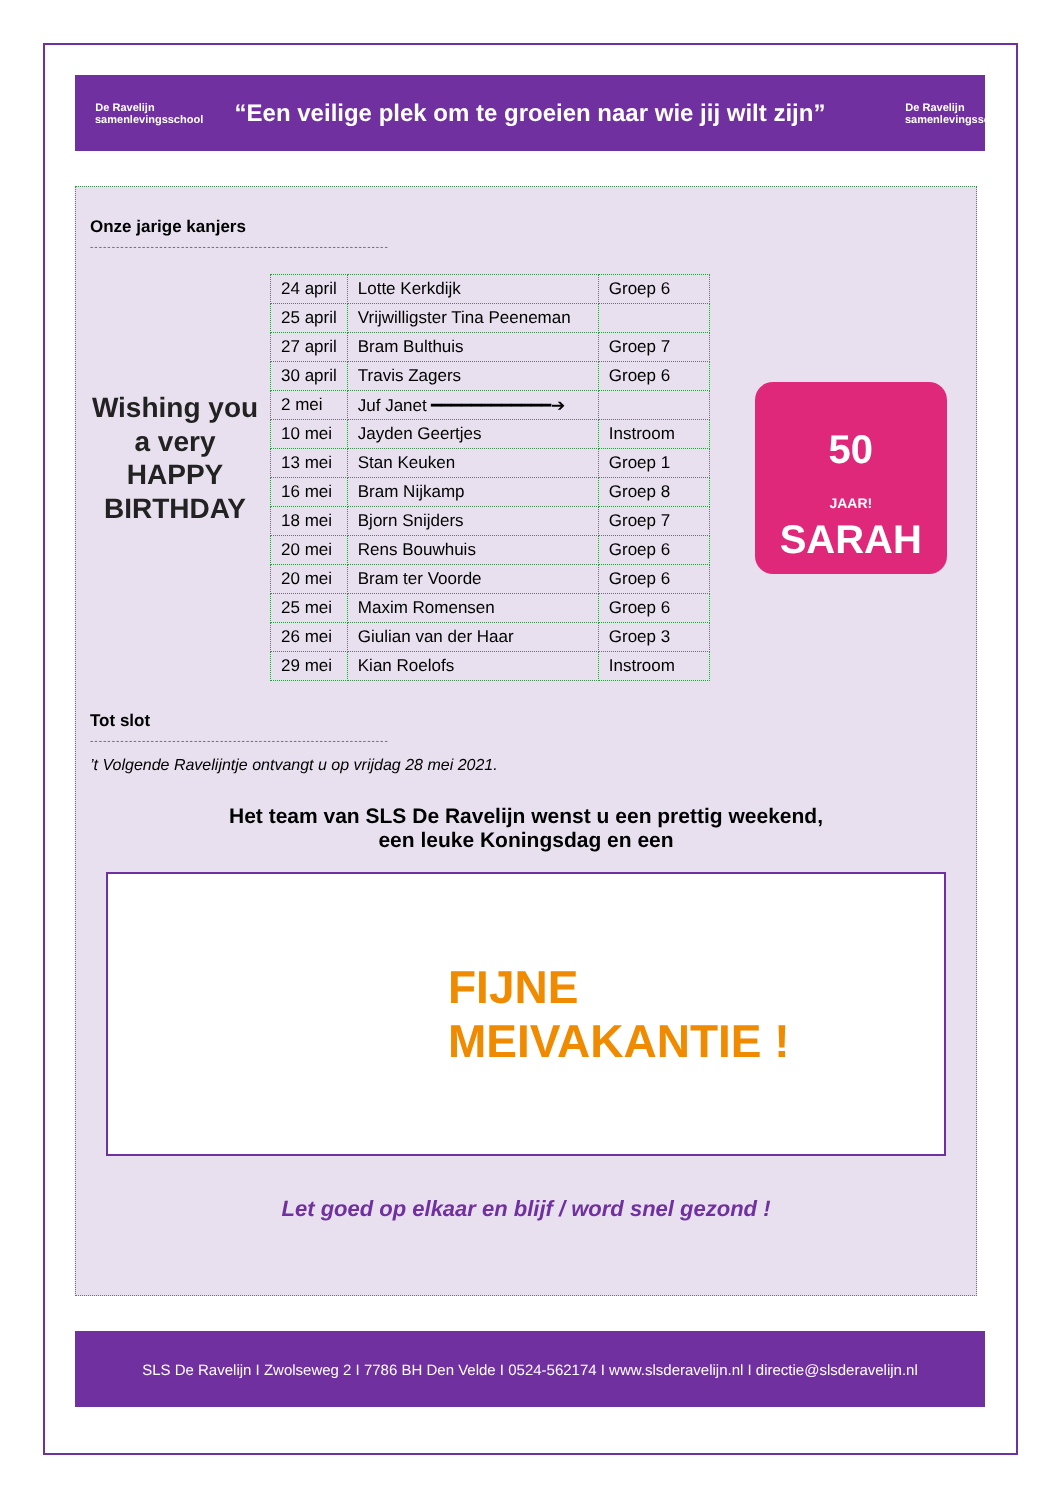De Ravelijn
samenlevingsschool
“Een veilige plek om te groeien naar wie jij wilt zijn”
De Ravelijn
samenlevingsschool
Onze jarige kanjers
---------------------------------------------------------------------
Wishing you a very HAPPY BIRTHDAY
| 24 april | Lotte Kerkdijk | Groep 6 |
| 25 april | Vrijwilligster Tina Peeneman | |
| 27 april | Bram Bulthuis | Groep 7 |
| 30 april | Travis Zagers | Groep 6 |
| 2 mei | Juf Janet ━━━━━━━━━━━━➔ | |
| 10 mei | Jayden Geertjes | Instroom |
| 13 mei | Stan Keuken | Groep 1 |
| 16 mei | Bram Nijkamp | Groep 8 |
| 18 mei | Bjorn Snijders | Groep 7 |
| 20 mei | Rens Bouwhuis | Groep 6 |
| 20 mei | Bram ter Voorde | Groep 6 |
| 25 mei | Maxim Romensen | Groep 6 |
| 26 mei | Giulian van der Haar | Groep 3 |
| 29 mei | Kian Roelofs | Instroom |
50
JAAR!
SARAH
Tot slot
---------------------------------------------------------------------
’t Volgende Ravelijntje ontvangt u op vrijdag 28 mei 2021.
Het team van SLS De Ravelijn wenst u een prettig weekend,
een leuke Koningsdag en een
FIJNE
MEIVAKANTIE !
Let goed op elkaar en blijf / word snel gezond !
SLS De Ravelijn I Zwolseweg 2 I 7786 BH Den Velde I 0524-562174 I www.slsderavelijn.nl I directie@slsderavelijn.nl